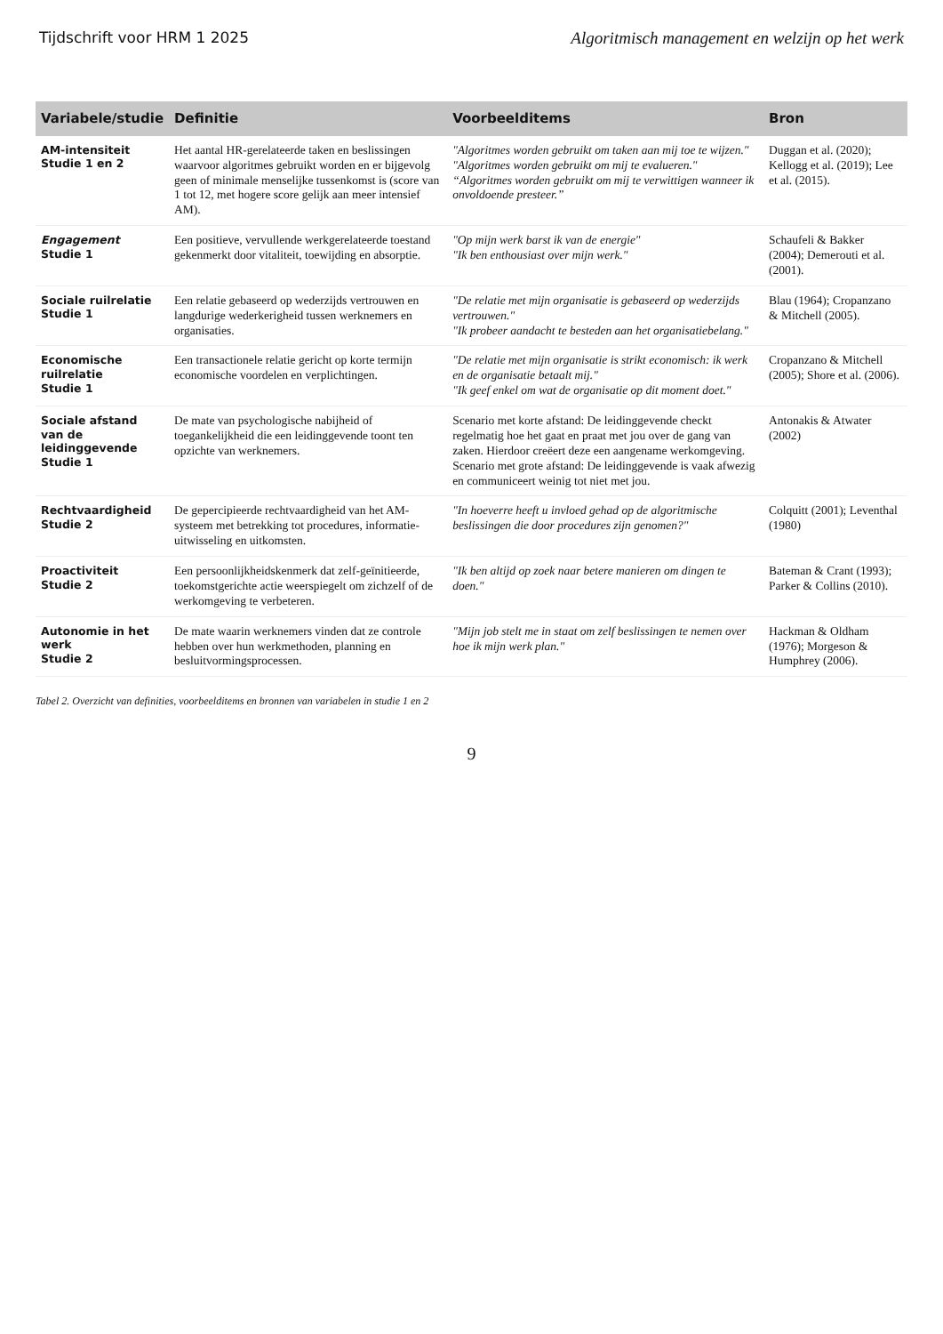Tijdschrift voor HRM 1 2025 Algoritmisch management en welzijn op het werk
| Variabele/studie | Definitie | Voorbeelditems | Bron |
| --- | --- | --- | --- |
| AM-intensiteit Studie 1 en 2 | Het aantal HR-gerelateerde taken en beslissingen waarvoor algoritmes gebruikt worden en er bijgevolg geen of minimale menselijke tussenkomst is (score van 1 tot 12, met hogere score gelijk aan meer intensief AM). | "Algoritmes worden gebruikt om taken aan mij toe te wijzen." "Algoritmes worden gebruikt om mij te evalueren." “Algoritmes worden gebruikt om mij te verwittigen wanneer ik onvoldoende presteer.” | Duggan et al. (2020); Kellogg et al. (2019); Lee et al. (2015). |
| Engagement Studie 1 | Een positieve, vervullende werkgerelateerde toestand gekenmerkt door vitaliteit, toewijding en absorptie. | "Op mijn werk barst ik van de energie" "Ik ben enthousiast over mijn werk." | Schaufeli & Bakker (2004); Demerouti et al. (2001). |
| Sociale ruilrelatie Studie 1 | Een relatie gebaseerd op wederzijds vertrouwen en langdurige wederkerigheid tussen werknemers en organisaties. | "De relatie met mijn organisatie is gebaseerd op wederzijds vertrouwen." "Ik probeer aandacht te besteden aan het organisatiebelang." | Blau (1964); Cropanzano & Mitchell (2005). |
| Economische ruilrelatie Studie 1 | Een transactionele relatie gericht op korte termijn economische voordelen en verplichtingen. | "De relatie met mijn organisatie is strikt economisch: ik werk en de organisatie betaalt mij." "Ik geef enkel om wat de organisatie op dit moment doet." | Cropanzano & Mitchell (2005); Shore et al. (2006). |
| Sociale afstand van de leidinggevende Studie 1 | De mate van psychologische nabijheid of toegankelijkheid die een leidinggevende toont ten opzichte van werknemers. | Scenario met korte afstand: De leidinggevende checkt regelmatig hoe het gaat en praat met jou over de gang van zaken. Hierdoor creëert deze een aangename werkomgeving. Scenario met grote afstand: De leidinggevende is vaak afwezig en communiceert weinig tot niet met jou. | Antonakis & Atwater (2002) |
| Rechtvaardigheid Studie 2 | De gepercipieerde rechtvaardigheid van het AM-systeem met betrekking tot procedures, informatie-uitwisseling en uitkomsten. | "In hoeverre heeft u invloed gehad op de algoritmische beslissingen die door procedures zijn genomen?" | Colquitt (2001); Leventhal (1980) |
| Proactiviteit Studie 2 | Een persoonlijkheidskenmerk dat zelf-geïnitieerde, toekomstgerichte actie weerspiegelt om zichzelf of de werkomgeving te verbeteren. | "Ik ben altijd op zoek naar betere manieren om dingen te doen." | Bateman & Crant (1993); Parker & Collins (2010). |
| Autonomie in het werk Studie 2 | De mate waarin werknemers vinden dat ze controle hebben over hun werkmethoden, planning en besluitvormingsprocessen. | "Mijn job stelt me in staat om zelf beslissingen te nemen over hoe ik mijn werk plan." | Hackman & Oldham (1976); Morgeson & Humphrey (2006). |
Tabel 2. Overzicht van definities, voorbeelditems en bronnen van variabelen in studie 1 en 2
9